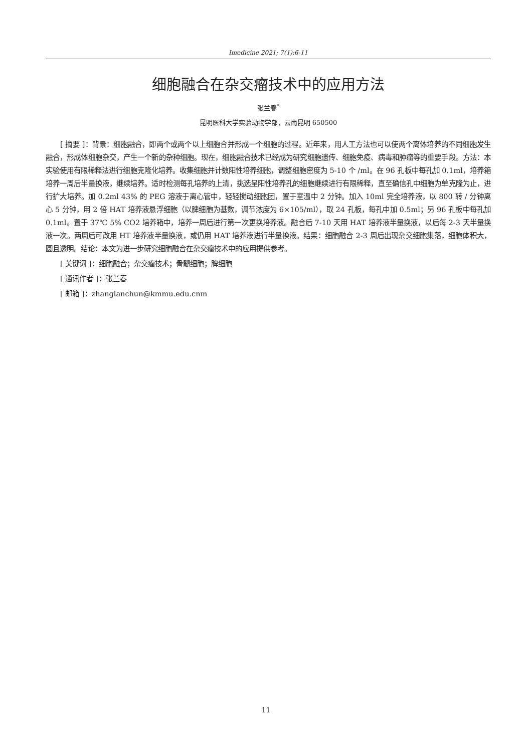Imedicine 2021; 7(1):6-11
细胞融合在杂交瘤技术中的应用方法
张兰春<sup>*</sup>
昆明医科大学实验动物学部，云南昆明 650500
[ 摘要 ]：背景：细胞融合，即两个或两个以上细胞合并形成一个细胞的过程。近年来，用人工方法也可以使两个离体培养的不同细胞发生融合，形成体细胞杂交，产生一个新的杂种细胞。现在，细胞融合技术已经成为研究细胞遗传、细胞免疫、病毒和肿瘤等的重要手段。方法：本实验使用有限稀释法进行细胞克隆化培养。收集细胞并计数阳性培养细胞，调整细胞密度为 5-10 个 /ml。在 96 孔板中每孔加 0.1ml，培养箱培养一周后半量换液，继续培养。适时检测每孔培养的上清，挑选呈阳性培养孔的细胞继续进行有限稀释，直至确信孔中细胞为单克隆为止，进行扩大培养。加 0.2ml 43% 的 PEG 溶液于离心管中，轻轻搅动细胞团，置于室温中 2 分钟。加入 10ml 完全培养液，以 800 转 / 分钟离心 5 分钟，用 2 倍 HAT 培养液悬浮细胞（以脾细胞为基数，调节浓度为 6×105/ml），取 24 孔板，每孔中加 0.5ml；另 96 孔板中每孔加 0.1ml。置于 37℃ 5% CO2 培养箱中，培养一周后进行第一次更换培养液。融合后 7-10 天用 HAT 培养液半量换液，以后每 2-3 天半量换液一次。两周后可改用 HT 培养液半量换液，或仍用 HAT 培养液进行半量换液。结果：细胞融合 2-3 周后出现杂交细胞集落，细胞体积大，圆且透明。结论：本文为进一步研究细胞融合在杂交瘤技术中的应用提供参考。
[ 关键词 ]：细胞融合；杂交瘤技术；骨髓细胞；脾细胞
[ 通讯作者 ]：张兰春
[ 邮箱 ]：zhanglanchun@kmmu.edu.cnm
11